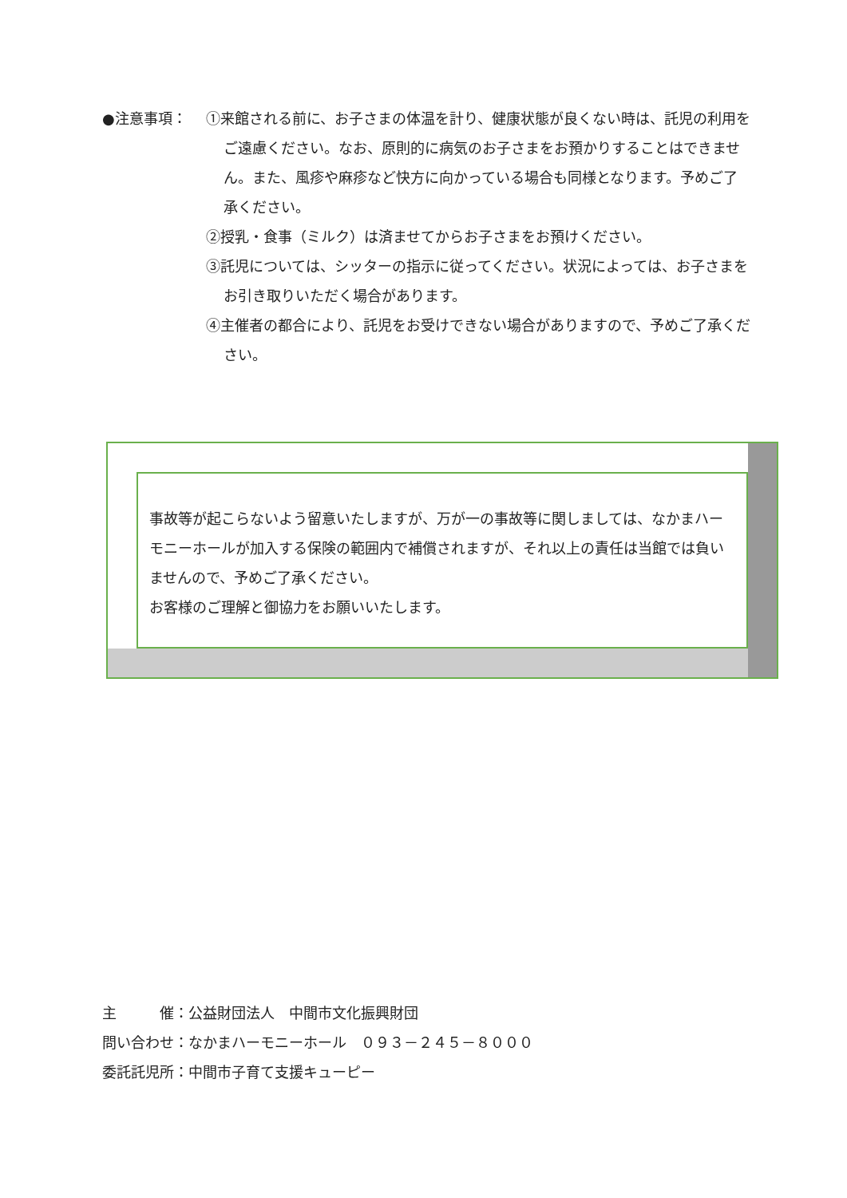●注意事項： ①来館される前に、お子さまの体温を計り、健康状態が良くない時は、託児の利用をご遠慮ください。なお、原則的に病気のお子さまをお預かりすることはできません。また、風疹や麻疹など快方に向かっている場合も同様となります。予めご了承ください。
②授乳・食事（ミルク）は済ませてからお子さまをお預けください。
③託児については、シッターの指示に従ってください。状況によっては、お子さまをお引き取りいただく場合があります。
④主催者の都合により、託児をお受けできない場合がありますので、予めご了承ください。
事故等が起こらないよう留意いたしますが、万が一の事故等に関しましては、なかまハーモニーホールが加入する保険の範囲内で補償されますが、それ以上の責任は当館では負いませんので、予めご了承ください。
お客様のご理解と御協力をお願いいたします。
主　　　催：公益財団法人　中間市文化振興財団
問い合わせ：なかまハーモニーホール　０９３－２４５－８０００
委託託児所：中間市子育て支援キューピー